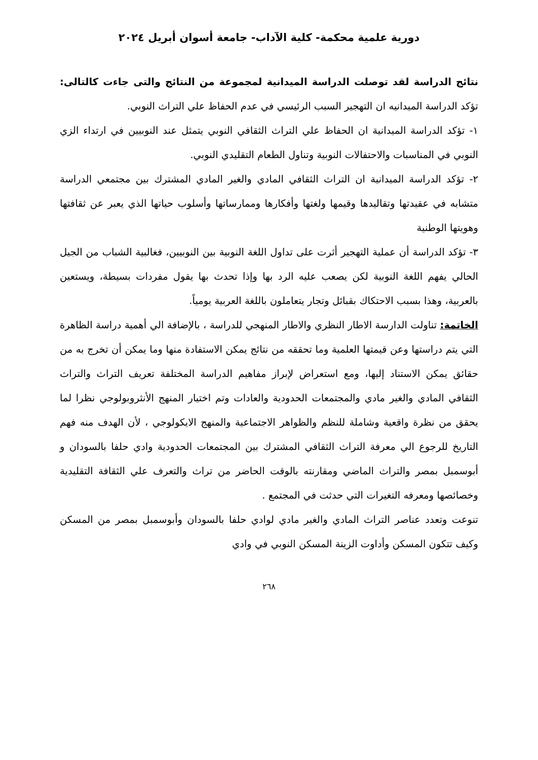دورية علمية محكمة- كلية الآداب- جامعة أسوان أبريل ٢٠٢٤
نتائج الدراسة لقد توصلت الدراسة الميدانية لمجموعة من النتائج والتى جاءت كالتالى: تؤكد الدراسة الميدانيه ان التهجير السبب الرئيسي في عدم الحفاظ علي التراث النوبي.
١- تؤكد الدراسة الميدانية ان الحفاظ علي التراث الثقافي النوبي يتمثل عند النوبيين في ارتداء الزي النوبي في المناسبات والاحتفالات النوبية وتناول الطعام التقليدي النوبي.
٢- تؤكد الدراسة الميدانية ان التراث الثقافي المادي والغير المادي المشترك بين مجتمعي الدراسة متشابه في عقيدتها وتقاليدها وقيمها ولغتها وأفكارها وممارساتها وأسلوب حياتها الذي يعبر عن ثقافتها وهويتها الوطنية
٣- تؤكد الدراسة أن عملية التهجير أثرت على تداول اللغة النوبية بين النوبيين، فغالبية الشباب من الجيل الحالي يفهم اللغة النوبية لكن يصعب عليه الرد بها وإذا تحدث بها يقول مفردات بسيطة، ويستعين بالعربية، وهذا بسبب الاحتكاك بقبائل وتجار يتعاملون باللغة العربية يومياً.
الخاتمة: تناولت الدارسة الاطار النظري والاطار المنهجي للدراسة ، بالإضافة الي أهمية دراسة الظاهرة التي يتم دراستها وعن قيمتها العلمية وما تحققه من نتائج يمكن الاستفادة منها وما يمكن أن تخرج به من حقائق يمكن الاستناد إليها، ومع استعراض لإبراز مفاهيم الدراسة المختلفة تعريف التراث والتراث الثقافي المادي والغير مادي والمجتمعات الحدودية والعادات وتم اختيار المنهج الأنثروبولوجي نظرا لما يحقق من نظرة واقعية وشاملة للنظم والظواهر الاجتماعية والمنهج الايكولوجي ، لأن الهدف منه فهم التاريخ للرجوع الي معرفة التراث الثقافي المشترك بين المجتمعات الحدودية وادي حلفا بالسودان و أبوسمبل بمصر والتراث الماضي ومقارنته بالوقت الحاضر من تراث والتعرف علي الثقافة التقليدية وخصائصها ومعرفه التغيرات التي حدثت في المجتمع .
تنوعت وتعدد عناصر التراث المادي والغير مادي لوادي حلفا بالسودان وأبوسمبل بمصر من المسكن وكيف تتكون المسكن وأداوت الزينة المسكن النوبي في وادي
٢٦٨